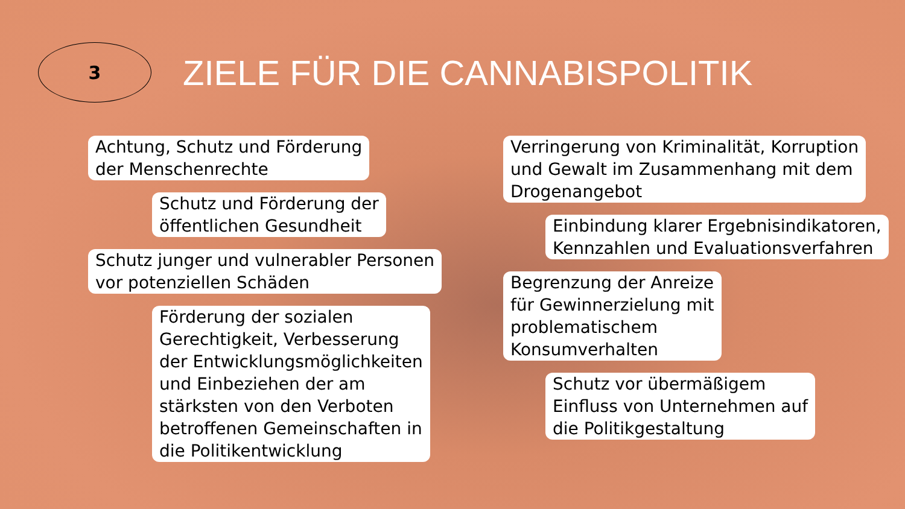3
ZIELE FÜR DIE CANNABISPOLITIK
Achtung, Schutz und Förderung
der Menschenrechte
Schutz und Förderung der
öffentlichen Gesundheit
Schutz junger und vulnerabler Personen
vor potenziellen Schäden
Förderung der sozialen
Gerechtigkeit, Verbesserung
der Entwicklungsmöglichkeiten
und Einbeziehen der am
stärksten von den Verboten
betroffenen Gemeinschaften in
die Politikentwicklung
Verringerung von Kriminalität, Korruption
und Gewalt im Zusammenhang mit dem
Drogenangebot
Einbindung klarer Ergebnisindikatoren,
Kennzahlen und Evaluationsverfahren
Begrenzung der Anreize
für Gewinnerzielung mit
problematischem
Konsumverhalten
Schutz vor übermäßigem
Einfluss von Unternehmen auf
die Politikgestaltung